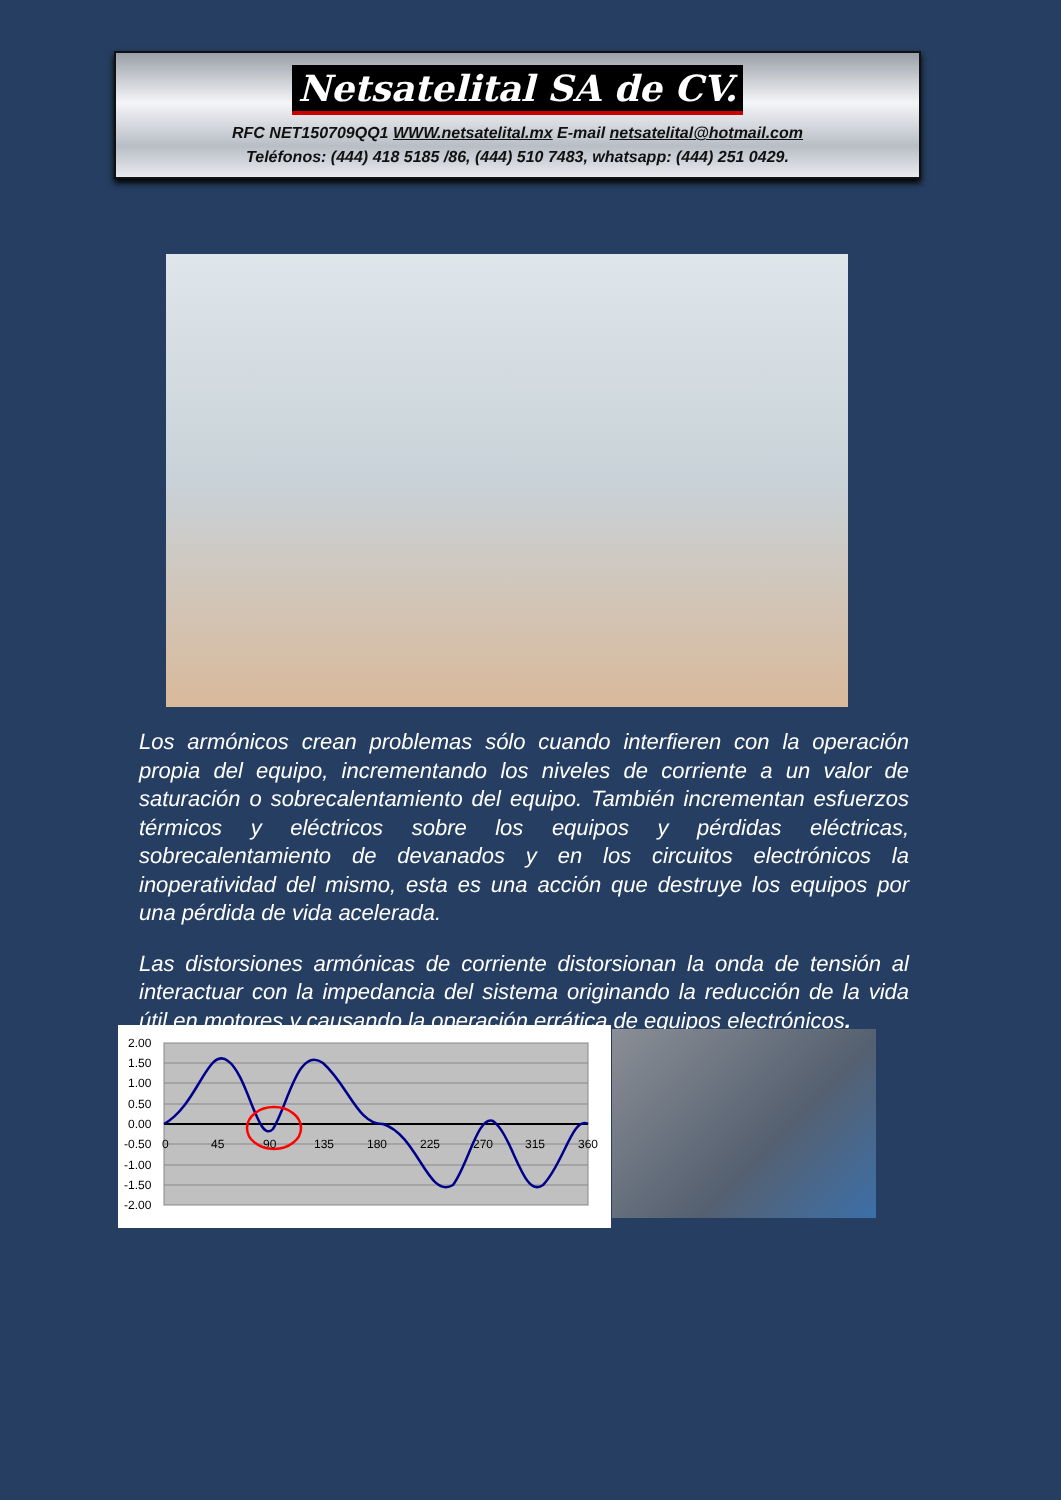Netsatelital SA de CV.
RFC NET150709QQ1 WWW.netsatelital.mx E-mail netsatelital@hotmail.com
Teléfonos: (444) 418 5185 /86, (444) 510 7483, whatsapp: (444) 251 0429.
Los armónicos crean problemas sólo cuando interfieren con la operación propia del equipo, incrementando los niveles de corriente a un valor de saturación o sobrecalentamiento del equipo. También incrementan esfuerzos térmicos y eléctricos sobre los equipos y pérdidas eléctricas, sobrecalentamiento de devanados y en los circuitos electrónicos la inoperatividad del mismo, esta es una acción que destruye los equipos por una pérdida de vida acelerada.
Las distorsiones armónicas de corriente distorsionan la onda de tensión al interactuar con la impedancia del sistema originando la reducción de la vida útil en motores y causando la operación errática de equipos electrónicos.
2.00
1.50
1.00
0.50
0.00
-0.50
-1.00
-1.50
-2.00
0
45
90
135
180
225
270
315
360